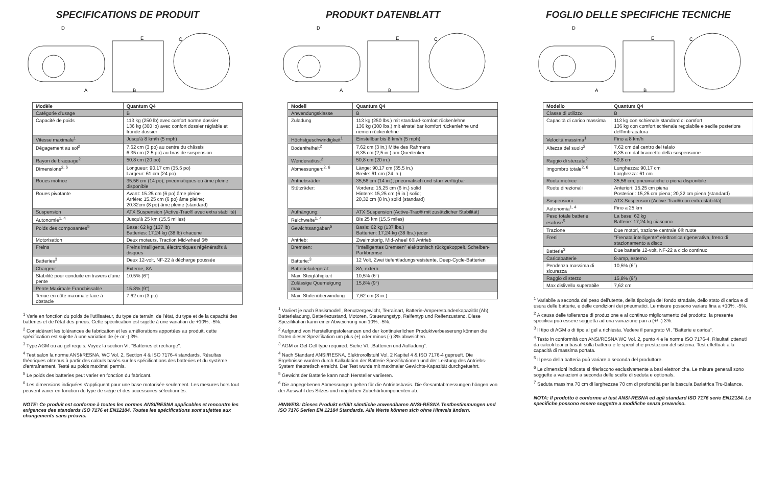SPECIFICATIONS DE PRODUIT
D
A
B
E
C
| Modèle | Quantum Q4 |
| --- | --- |
| Catégorie d'usage | B |
| Capacité de poids | 113 kg (250 lb) avec confort norme dossier 136 kg (300 lb) avec confort dossier réglable et fronde dossier |
| Vitesse maximale<sup>1</sup> | Jusqu'à 8 km/h (5 mph) |
| Dégagement au sol<sup>2</sup> | 7.62 cm (3 po) au centre du châssis 6.35 cm (2.5 po) au bras de suspension |
| Rayon de braquage<sup>2</sup> | 50.8 cm (20 po) |
| Dimensions<sup>2, 6</sup> | Longueur: 90.17 cm (35.5 po) Largeur: 61 cm (24 po) |
| Roues motrice | 35.56 cm (14 po), pneumatiques ou âme pleine disponible |
| Roues pivotante | Avant: 15.25 cm (6 po) âme pleine Arrière: 15.25 cm (6 po) âme pleine; 20.32cm (8 po) âme pleine (standard) |
| Suspension | ATX Suspension (Active-Trac® avec extra stabilité) |
| Autonomie<sup>1, 4</sup> | Jusqu'à 25 km (15.5 milles) |
| Poids des composantes<sup>5</sup> | Base: 62 kg (137 lb) Batteries: 17.24 kg (38 lb) chacune |
| Motorisation | Deux moteurs, Traction Mid-wheel 6® |
| Freins | Freins intelligents, électroniques régénératifs à disques |
| Batteries<sup>3</sup> | Deux 12-volt, NF-22 à décharge poussée |
| Chargeur | Externe, 8A |
| Stabilité pour conduite en travers d'une pente | 10.5% (6°) |
| Pente Maximale Franchissable | 15.8% (9°) |
| Tenue en côte maximale face à obstacle | 7.62 cm (3 po) |
<sup>1</sup> Varie en fonction du poids de l'utilisateur, du type de terrain, de l'état, du type et de la capacité des batteries et de l'état des pneus. Cette spécification est sujette à une variation de +10%, -5%.
<sup>2</sup> Considérant les tolérances de fabrication et les améliorations apportées au produit, cette spécification est sujette à une variation de (+ or -) 3%.
<sup>3</sup> Type AGM ou au gel requis. Voyez la section VI. "Batteries et recharge".
<sup>4</sup> Test salon la norme ANSI/RESNA, WC Vol. 2, Section 4 & ISO 7176-4 standards. Résultas théoriques obtenus à partir des calculs basés sur les spécifications des batteries et du système d'entraînement. Testé au poids maximal permis.
<sup>5</sup> Le poids des batteries peut varier en fonction du fabricant.
<sup>6</sup> Les dimensions indiquées s'appliquent pour une base motorisée seulement. Les mesures hors tout peuvent varier en fonction du type de siège et des accessoires sélectionnés.
NOTE: Ce produit est conforme à toutes les normes ANSI/RESNA applicables et rencontre les exigences des standards ISO 7176 et EN12184. Toutes les spécifications sont sujettes aux changements sans préavis.
PRODUKT DATENBLATT
D
A
B
E
C
| Modell | Quantum Q4 |
| --- | --- |
| Anwendungsklasse | B |
| Zuladung | 113 kg (250 lbs.) mit standard-komfort rückenlehne 136 kg (300 lbs.) mit einstellbar komfort rückenlehne und riemen rückenlehne |
| Höchstgeschwindigkeit<sup>1</sup> | Einstellbar bis 8 km/h (5 mph) |
| Bodenfreiheit<sup>2</sup> | 7,62 cm (3 in.) Mitte des Rahmens 6,35 cm (2,5 in.) am Querlenker |
| Wenderadius:<sup>2</sup> | 50,8 cm (20 in.) |
| Abmessungen:<sup>2, 6</sup> | Länge: 90,17 cm (35,5 in.) Breite: 61 cm (24 in.) |
| Antriebsräder | 35,56 cm (14 in.), pneumatisch und starr verfügbar |
| Stützräder: | Vordere: 15,25 cm (6 in.) solid Hintere: 15,25 cm (6 in.) solid; 20,32 cm (8 in.) solid (standard) |
| Aufhängung: | ATX Suspension (Active-Trac® mit zusätzlicher Stabilität) |
| Reichweite<sup>1, 4</sup> | Bis 25 km (15.5 miles) |
| Gewichtsangaben<sup>5</sup> | Basis: 62 kg (137 lbs.) Batterien: 17,24 kg (38 lbs.) jeder |
| Antrieb: | Zweimotorig, Mid-wheel 6® Antrieb |
| Bremsen: | "Intelligentes Bremsen" elektronisch rückgekoppelt, Scheiben-Parkbremse |
| Batterie:<sup>3</sup> | 12 Volt, Zwei tiefentladungsresistente, Deep-Cycle-Batterien |
| Batterieladegerät: | 8A, extern |
| Max. Steigfähigkeit | 10,5% (6°) |
| Zulässige Querneigung max | 15,8% (9°) |
| Max. Stufenüberwindung | 7,62 cm (3 in.) |
<sup>1</sup> Variiert je nach Basismodell, Benutzergewicht, Terrainart, Batterie-Amperestundenkapazität (Ah), Batterieladung, Batteriezustand, Motoren, Steuerungstyp, Reifentyp und Reifenzustand. Diese Spezifikation kann einer Abweichung von 10%, -5%.
<sup>2</sup> Aufgrund von Herstellungstoleranzen und der kontinuierlichen Produktverbesserung können die Daten dieser Spezifikation um plus (+) oder minus (-) 3% abweichen.
<sup>3</sup> AGM or Gel-Cell type required. Siehe VI. „Batterien und Aufladung".
<sup>4</sup> Nach Standard ANSI/RESNA, Elektrorollstuhl Vol. 2 Kapitel 4 & ISO 7176-4 geprueft. Die Ergebnisse wurden durch Kalkulation der Batterie Spezifikationen und der Leistung des Antriebs-System theoretisch erreicht. Der Test wurde mit maximaler Gewichts-Kapazität durchgefuehrt.
<sup>5</sup> Gewicht der Batterie kann nach Hersteller variieren.
<sup>6</sup> Die angegebenen Abmessungen gelten für die Antriebsbasis. Die Gesamtabmessungen hängen von der Auswahl des Sitzes und möglichen Zubehörkomponenten ab.
HINWEIS: Dieses Produkt erfüllt sämtliche anwendbaren ANSI-RESNA Testbestimmungen und ISO 7176 Serien EN 12184 Standards. Alle Werte können sich ohne Hinweis ändern.
FOGLIO DELLE SPECIFICHE TECNICHE
D
A
B
E
C
| Modello | Quantum Q4 |
| --- | --- |
| Classe di utilizzo | B |
| Capacità di carico massima | 113 kg con schienale standard di comfort 136 kg con comfort schienale regolabile e sedile posteriore dell'imbracatura |
| Velocità massima<sup>1</sup> | Fino a 8 km/h |
| Altezza del suolo<sup>2</sup> | 7,62 cm dal centro del telaio 6,35 cm dal braccetto della sospensione |
| Raggio di sterzata<sup>2</sup> | 50,8 cm |
| Imgombro totale<sup>2, 6</sup> | Lunghezza: 90,17 cm Larghezza: 61 cm |
| Ruota motrice | 35,56 cm, pneumatiche o piena disponibile |
| Ruote direzionali | Anteriori: 15,25 cm piena Posteriori: 15,25 cm piena; 20,32 cm piena (standard) |
| Sospensioni | ATX Suspension (Active-Trac® con extra stabilità) |
| Autonomia<sup>1, 4</sup> | Fino a 25 km |
| Peso totale batterie escluse<sup>5</sup> | La base: 62 kg Batterie: 17,24 kg ciascuno |
| Trazione | Due motori, trazione centrale 6® ruote |
| Freni | "Frenata intelligente" elettronica rigenerativa, freno di stazionamento a disco |
| Batterie<sup>3</sup> | Due batterie 12-volt, NF-22 a ciclo continuo |
| Caricabatterie | 8-amp, esterno |
| Pendenza massima di sicurezza | 10,5% (6°) |
| Raggio di sterzo | 15,8% (9°) |
| Max dislivello superabile | 7,62 cm |
<sup>1</sup> Variabile a seconda del peso dell'utente, della tipologia del fondo stradale, dello stato di carica e di usura delle batterie, e delle condizioni dei pneumatici. Le misure possono variare fina a +10%, -5%.
<sup>2</sup> A causa delle tolleranze di produzione e al continuo miglioramento del prodotto, la presente specifica può essere soggetta ad una variazione pari a (+/ -) 3%.
<sup>3</sup> Il tipo di AGM o di tipo al gel a richiesta. Vedere il paragrato VI. "Batterie e carica".
<sup>4</sup> Testo in conformità con ANSI/RESNA WC Vol. 2, punto 4 e le norme ISO 7176-4. Risultati ottenuti da calcoli teorici basati sulla batteria e le specifiche prestazioni del sistema. Test effettuati alla capacità di massima portata.
<sup>5</sup> Il peso della batteria può variare a seconda del produttore.
<sup>6</sup> Le dimensioni indicate si riferiscono esclusivamente a basi elettroniche. Le misure generali sono soggette a variazioni a seconda delle scelte di seduta e optionals.
<sup>7</sup> Seduta massima 70 cm di larghezzae 70 cm di profondità per la bascula Bariatrica Tru-Balance.
NOTA: Il prodotto è conforme ai test ANSI-RESNA ed agli standard ISO 7176 serie EN12184. Le specifiche possono essere soggette a modifiche senza preavviso.